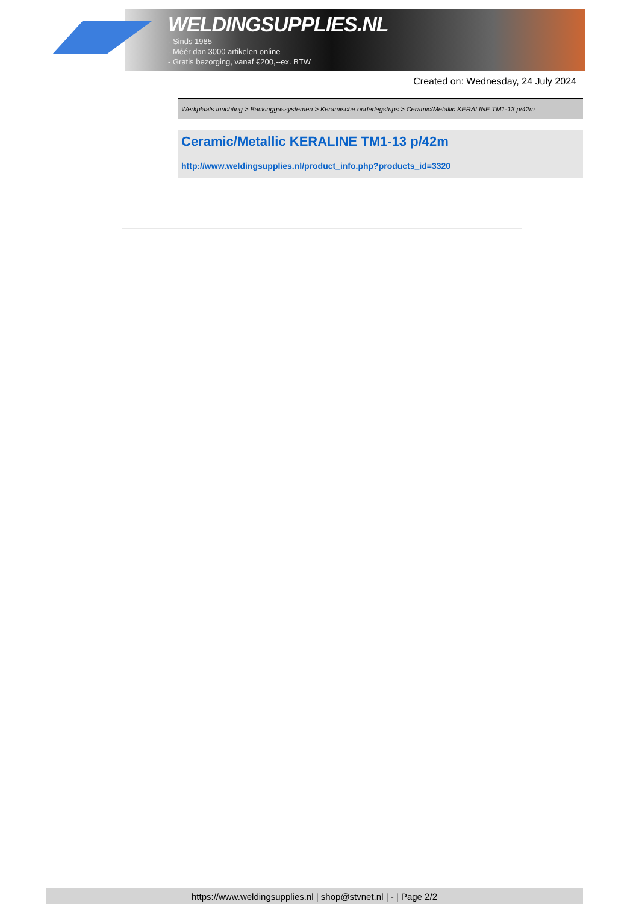WELDINGSUPPLIES.NL
- Sinds 1985
- Méér dan 3000 artikelen online
- Gratis bezorging, vanaf €200,--ex. BTW
Created on: Wednesday, 24 July 2024
Werkplaats inrichting > Backinggassystemen > Keramische onderlegstrips > Ceramic/Metallic KERALINE TM1-13 p/42m
Ceramic/Metallic KERALINE TM1-13 p/42m
http://www.weldingsupplies.nl/product_info.php?products_id=3320
https://www.weldingsupplies.nl | shop@stvnet.nl | - | Page 2/2